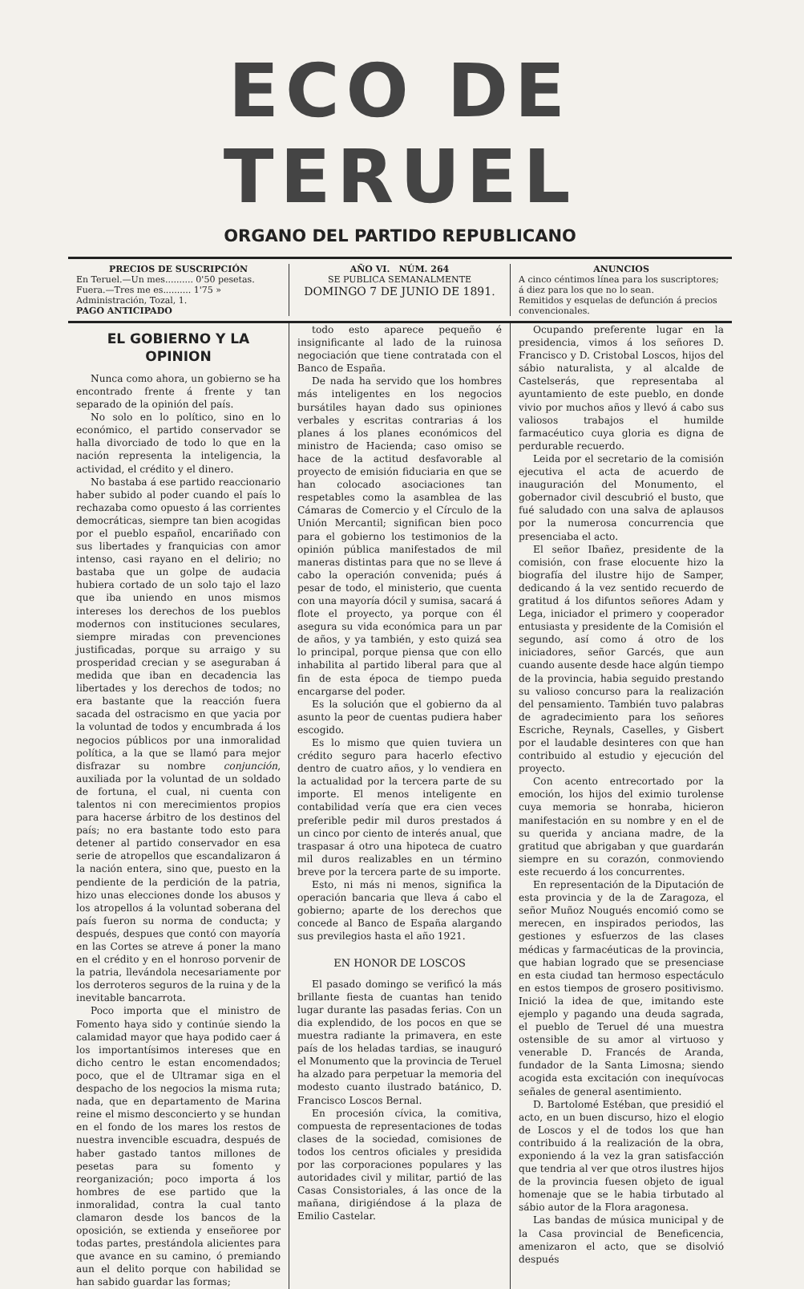ECO DE TERUEL
ORGANO DEL PARTIDO REPUBLICANO
PRECIOS DE SUSCRIPCIÓN
En Teruel.—Un mes.......... 0'50 pesetas.
Fuera.—Tres me es.......... 1'75 »
Administración, Tozal, 1.
PAGO ANTICIPADO
AÑO VI. NÚM. 264
SE PUBLICA SEMANALMENTE
DOMINGO 7 DE JUNIO DE 1891.
ANUNCIOS
A cinco céntimos línea para los suscriptores; á diez para los que no lo sean.
Remitidos y esquelas de defunción á precios convencionales.
EL GOBIERNO Y LA OPINION
Nunca como ahora, un gobierno se ha encontrado frente á frente y tan separado de la opinión del país.
No solo en lo político, sino en lo económico, el partido conservador se halla divorciado de todo lo que en la nación representa la inteligencia, la actividad, el crédito y el dinero.
No bastaba á ese partido reaccionario haber subido al poder cuando el país lo rechazaba como opuesto á las corrientes democráticas, siempre tan bien acogidas por el pueblo español, encariñado con sus libertades y franquicias con amor intenso, casi rayano en el delirio; no bastaba que un golpe de audacia hubiera cortado de un solo tajo el lazo que iba uniendo en unos mismos intereses los derechos de los pueblos modernos con instituciones seculares, siempre miradas con prevenciones justificadas, porque su arraigo y su prosperidad crecian y se aseguraban á medida que iban en decadencia las libertades y los derechos de todos; no era bastante que la reacción fuera sacada del ostracismo en que yacia por la voluntad de todos y encumbrada á los negocios públicos por una inmoralidad política, a la que se llamó para mejor disfrazar su nombre conjunción, auxiliada por la voluntad de un soldado de fortuna, el cual, ni cuenta con talentos ni con merecimientos propios para hacerse árbitro de los destinos del país; no era bastante todo esto para detener al partido conservador en esa serie de atropellos que escandalizaron á la nación entera, sino que, puesto en la pendiente de la perdición de la patria, hizo unas elecciones donde los abusos y los atropellos á la voluntad soberana del país fueron su norma de conducta; y después, despues que contó con mayoría en las Cortes se atreve á poner la mano en el crédito y en el honroso porvenir de la patria, llevándola necesariamente por los derroteros seguros de la ruina y de la inevitable bancarrota.
Poco importa que el ministro de Fomento haya sido y continúe siendo la calamidad mayor que haya podido caer á los importantísimos intereses que en dicho centro le estan encomendados; poco, que el de Ultramar siga en el despacho de los negocios la misma ruta; nada, que en departamento de Marina reine el mismo desconcierto y se hundan en el fondo de los mares los restos de nuestra invencible escuadra, después de haber gastado tantos millones de pesetas para su fomento y reorganización; poco importa á los hombres de ese partido que la inmoralidad, contra la cual tanto clamaron desde los bancos de la oposición, se extienda y enseñoree por todas partes, prestándola alicientes para que avance en su camino, ó premiando aun el delito porque con habilidad se han sabido guardar las formas;
todo esto aparece pequeño é insignificante al lado de la ruinosa negociación que tiene contratada con el Banco de España.
De nada ha servido que los hombres más inteligentes en los negocios bursátiles hayan dado sus opiniones verbales y escritas contrarias á los planes á los planes económicos del ministro de Hacienda; caso omiso se hace de la actitud desfavorable al proyecto de emisión fiduciaria en que se han colocado asociaciones tan respetables como la asamblea de las Cámaras de Comercio y el Círculo de la Unión Mercantil; significan bien poco para el gobierno los testimonios de la opinión pública manifestados de mil maneras distintas para que no se lleve á cabo la operación convenida; pués á pesar de todo, el ministerio, que cuenta con una mayoría dócil y sumisa, sacará á flote el proyecto, ya porque con él asegura su vida económica para un par de años, y ya también, y esto quizá sea lo principal, porque piensa que con ello inhabilita al partido liberal para que al fin de esta época de tiempo pueda encargarse del poder.
Es la solución que el gobierno da al asunto la peor de cuentas pudiera haber escogido.
Es lo mismo que quien tuviera un crédito seguro para hacerlo efectivo dentro de cuatro años, y lo vendiera en la actualidad por la tercera parte de su importe. El menos inteligente en contabilidad vería que era cien veces preferible pedir mil duros prestados á un cinco por ciento de interés anual, que traspasar á otro una hipoteca de cuatro mil duros realizables en un término breve por la tercera parte de su importe.
Esto, ni más ni menos, significa la operación bancaria que lleva á cabo el gobierno; aparte de los derechos que concede al Banco de España alargando sus previlegios hasta el año 1921.
EN HONOR DE LOSCOS
El pasado domingo se verificó la más brillante fiesta de cuantas han tenido lugar durante las pasadas ferias. Con un dia explendido, de los pocos en que se muestra radiante la primavera, en este país de los heladas tardias, se inauguró el Monumento que la provincia de Teruel ha alzado para perpetuar la memoria del modesto cuanto ilustrado batánico, D. Francisco Loscos Bernal.
En procesión cívica, la comitiva, compuesta de representaciones de todas clases de la sociedad, comisiones de todos los centros oficiales y presidida por las corporaciones populares y las autoridades civil y militar, partió de las Casas Consistoriales, á las once de la mañana, dirigiéndose á la plaza de Emilio Castelar.
Ocupando preferente lugar en la presidencia, vimos á los señores D. Francisco y D. Cristobal Loscos, hijos del sábio naturalista, y al alcalde de Castelserás, que representaba al ayuntamiento de este pueblo, en donde vivio por muchos años y llevó á cabo sus valiosos trabajos el humilde farmacéutico cuya gloria es digna de perdurable recuerdo.
Leida por el secretario de la comisión ejecutiva el acta de acuerdo de inauguración del Monumento, el gobernador civil descubrió el busto, que fué saludado con una salva de aplausos por la numerosa concurrencia que presenciaba el acto.
El señor Ibañez, presidente de la comisión, con frase elocuente hizo la biografía del ilustre hijo de Samper, dedicando á la vez sentido recuerdo de gratitud á los difuntos señores Adam y Lega, iniciador el primero y cooperador entusiasta y presidente de la Comisión el segundo, así como á otro de los iniciadores, señor Garcés, que aun cuando ausente desde hace algún tiempo de la provincia, habia seguido prestando su valioso concurso para la realización del pensamiento. También tuvo palabras de agradecimiento para los señores Escriche, Reynals, Caselles, y Gisbert por el laudable desinteres con que han contribuido al estudio y ejecución del proyecto.
Con acento entrecortado por la emoción, los hijos del eximio turolense cuya memoria se honraba, hicieron manifestación en su nombre y en el de su querida y anciana madre, de la gratitud que abrigaban y que guardarán siempre en su corazón, conmoviendo este recuerdo á los concurrentes.
En representación de la Diputación de esta provincia y de la de Zaragoza, el señor Muñoz Nougués encomió como se merecen, en inspirados periodos, las gestiones y esfuerzos de las clases médicas y farmacéuticas de la provincia, que habian logrado que se presenciase en esta ciudad tan hermoso espectáculo en estos tiempos de grosero positivismo. Inició la idea de que, imitando este ejemplo y pagando una deuda sagrada, el pueblo de Teruel dé una muestra ostensible de su amor al virtuoso y venerable D. Francés de Aranda, fundador de la Santa Limosna; siendo acogida esta excitación con inequívocas señales de general asentimiento.
D. Bartolomé Estéban, que presidió el acto, en un buen discurso, hizo el elogio de Loscos y el de todos los que han contribuido á la realización de la obra, exponiendo á la vez la gran satisfacción que tendria al ver que otros ilustres hijos de la provincia fuesen objeto de igual homenaje que se le habia tirbutado al sábio autor de la Flora aragonesa.
Las bandas de música municipal y de la Casa provincial de Beneficencia, amenizaron el acto, que se disolvió después